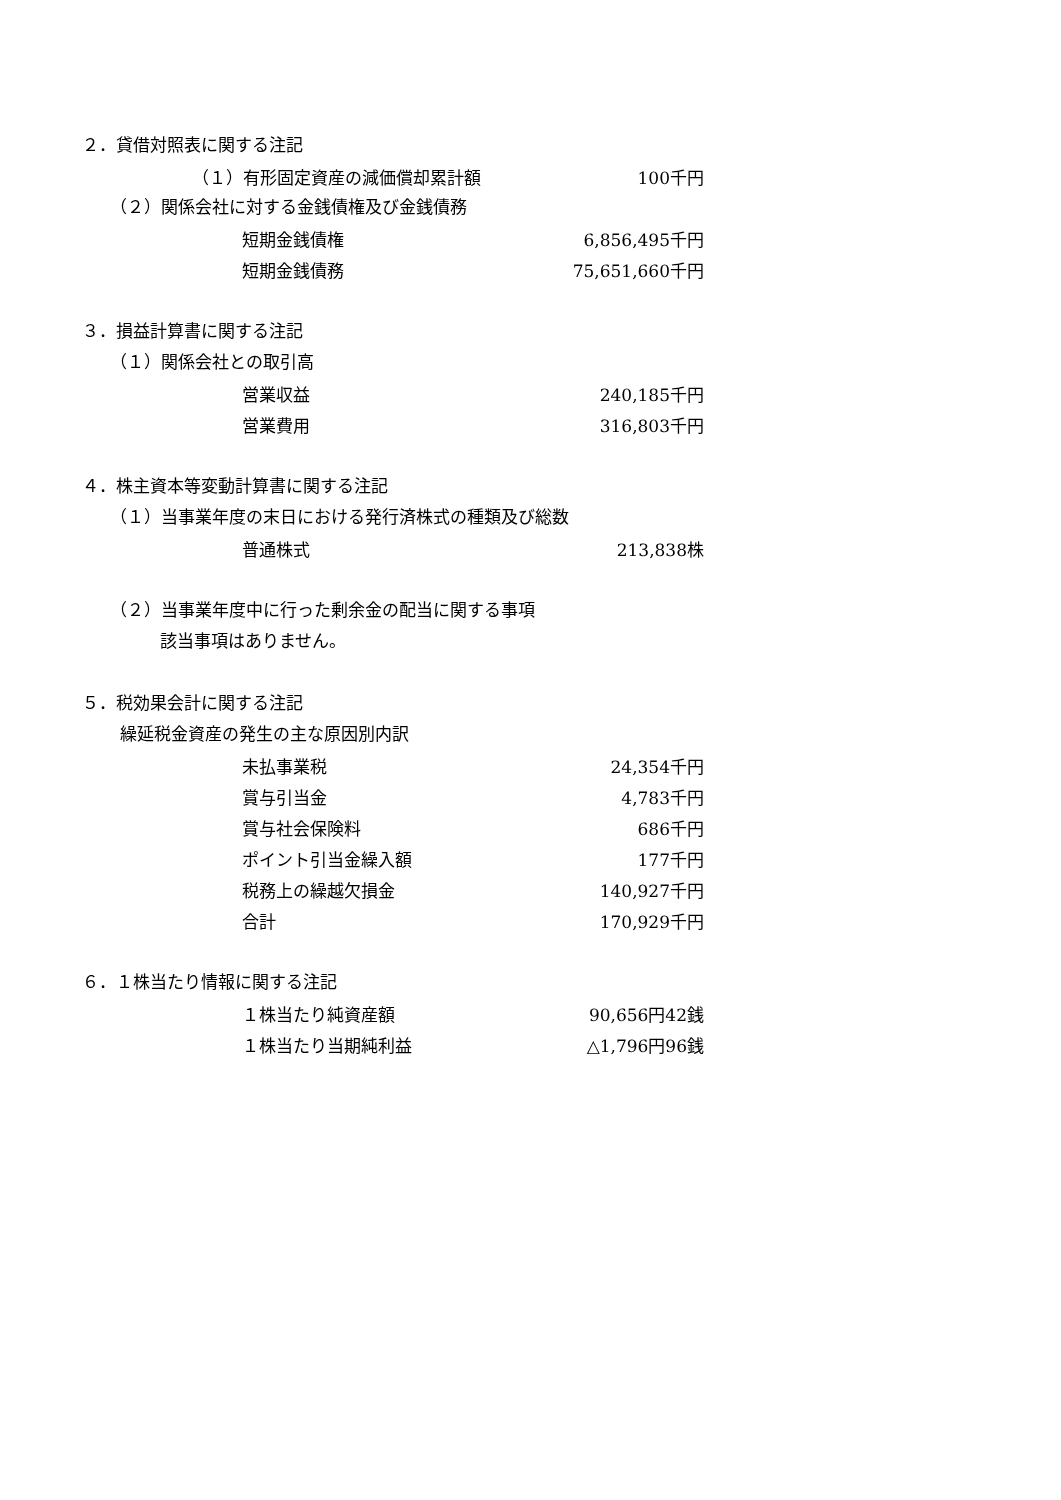２．貸借対照表に関する注記
| （１）有形固定資産の減価償却累計額 | 100千円 |
（２）関係会社に対する金銭債権及び金銭債務
| 短期金銭債権 | 6,856,495千円 |
| 短期金銭債務 | 75,651,660千円 |
３．損益計算書に関する注記
（１）関係会社との取引高
| 営業収益 | 240,185千円 |
| 営業費用 | 316,803千円 |
４．株主資本等変動計算書に関する注記
（１）当事業年度の末日における発行済株式の種類及び総数
| 普通株式 | 213,838株 |
（２）当事業年度中に行った剰余金の配当に関する事項
該当事項はありません。
５．税効果会計に関する注記
繰延税金資産の発生の主な原因別内訳
| 未払事業税 | 24,354千円 |
| 賞与引当金 | 4,783千円 |
| 賞与社会保険料 | 686千円 |
| ポイント引当金繰入額 | 177千円 |
| 税務上の繰越欠損金 | 140,927千円 |
| 合計 | 170,929千円 |
６．１株当たり情報に関する注記
| １株当たり純資産額 | 90,656円42銭 |
| １株当たり当期純利益 | △1,796円96銭 |